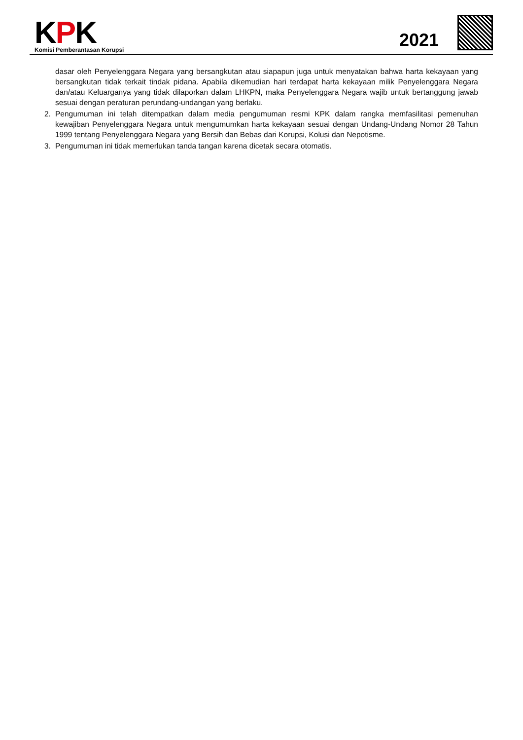KPK
Komisi Pemberantasan Korupsi
2021
dasar oleh Penyelenggara Negara yang bersangkutan atau siapapun juga untuk menyatakan bahwa harta kekayaan yang bersangkutan tidak terkait tindak pidana. Apabila dikemudian hari terdapat harta kekayaan milik Penyelenggara Negara dan/atau Keluarganya yang tidak dilaporkan dalam LHKPN, maka Penyelenggara Negara wajib untuk bertanggung jawab sesuai dengan peraturan perundang-undangan yang berlaku.
2. Pengumuman ini telah ditempatkan dalam media pengumuman resmi KPK dalam rangka memfasilitasi pemenuhan kewajiban Penyelenggara Negara untuk mengumumkan harta kekayaan sesuai dengan Undang-Undang Nomor 28 Tahun 1999 tentang Penyelenggara Negara yang Bersih dan Bebas dari Korupsi, Kolusi dan Nepotisme.
3. Pengumuman ini tidak memerlukan tanda tangan karena dicetak secara otomatis.